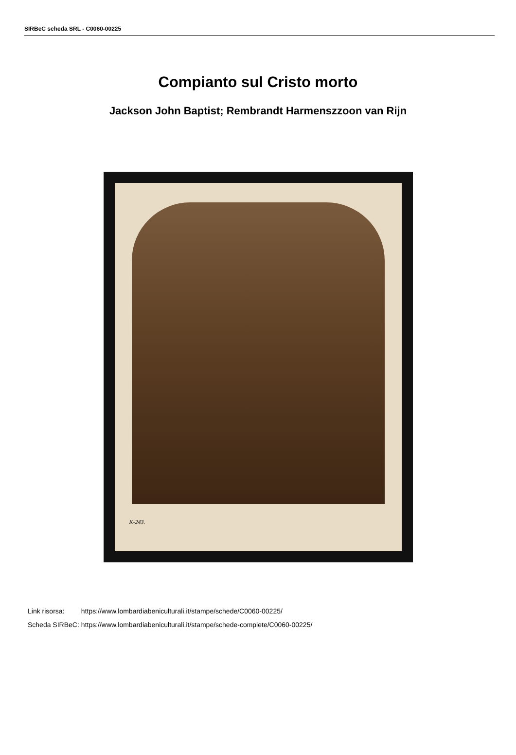SIRBeC scheda SRL - C0060-00225
Compianto sul Cristo morto
Jackson John Baptist; Rembrandt Harmenszzoon van Rijn
K-243.
| Link risorsa: | https://www.lombardiabeniculturali.it/stampe/schede/C0060-00225/ |
| Scheda SIRBeC: | https://www.lombardiabeniculturali.it/stampe/schede-complete/C0060-00225/ |